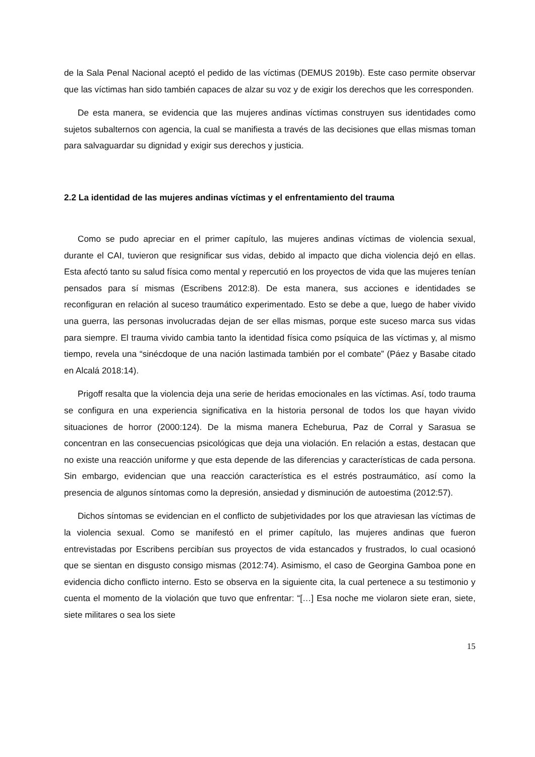de la Sala Penal Nacional aceptó el pedido de las víctimas (DEMUS 2019b). Este caso permite observar que las víctimas han sido también capaces de alzar su voz y de exigir los derechos que les corresponden.
De esta manera, se evidencia que las mujeres andinas víctimas construyen sus identidades como sujetos subalternos con agencia, la cual se manifiesta a través de las decisiones que ellas mismas toman para salvaguardar su dignidad y exigir sus derechos y justicia.
2.2 La identidad de las mujeres andinas víctimas y el enfrentamiento del trauma
Como se pudo apreciar en el primer capítulo, las mujeres andinas víctimas de violencia sexual, durante el CAI, tuvieron que resignificar sus vidas, debido al impacto que dicha violencia dejó en ellas. Esta afectó tanto su salud física como mental y repercutió en los proyectos de vida que las mujeres tenían pensados para sí mismas (Escribens 2012:8). De esta manera, sus acciones e identidades se reconfiguran en relación al suceso traumático experimentado. Esto se debe a que, luego de haber vivido una guerra, las personas involucradas dejan de ser ellas mismas, porque este suceso marca sus vidas para siempre. El trauma vivido cambia tanto la identidad física como psíquica de las víctimas y, al mismo tiempo, revela una “sinécdoque de una nación lastimada también por el combate” (Páez y Basabe citado en Alcalá 2018:14).
Prigoff resalta que la violencia deja una serie de heridas emocionales en las víctimas. Así, todo trauma se configura en una experiencia significativa en la historia personal de todos los que hayan vivido situaciones de horror (2000:124). De la misma manera Echeburua, Paz de Corral y Sarasua se concentran en las consecuencias psicológicas que deja una violación. En relación a estas, destacan que no existe una reacción uniforme y que esta depende de las diferencias y características de cada persona. Sin embargo, evidencian que una reacción característica es el estrés postraumático, así como la presencia de algunos síntomas como la depresión, ansiedad y disminución de autoestima (2012:57).
Dichos síntomas se evidencian en el conflicto de subjetividades por los que atraviesan las víctimas de la violencia sexual. Como se manifestó en el primer capítulo, las mujeres andinas que fueron entrevistadas por Escribens percibían sus proyectos de vida estancados y frustrados, lo cual ocasionó que se sientan en disgusto consigo mismas (2012:74). Asimismo, el caso de Georgina Gamboa pone en evidencia dicho conflicto interno. Esto se observa en la siguiente cita, la cual pertenece a su testimonio y cuenta el momento de la violación que tuvo que enfrentar: “[…] Esa noche me violaron siete eran, siete, siete militares o sea los siete
15